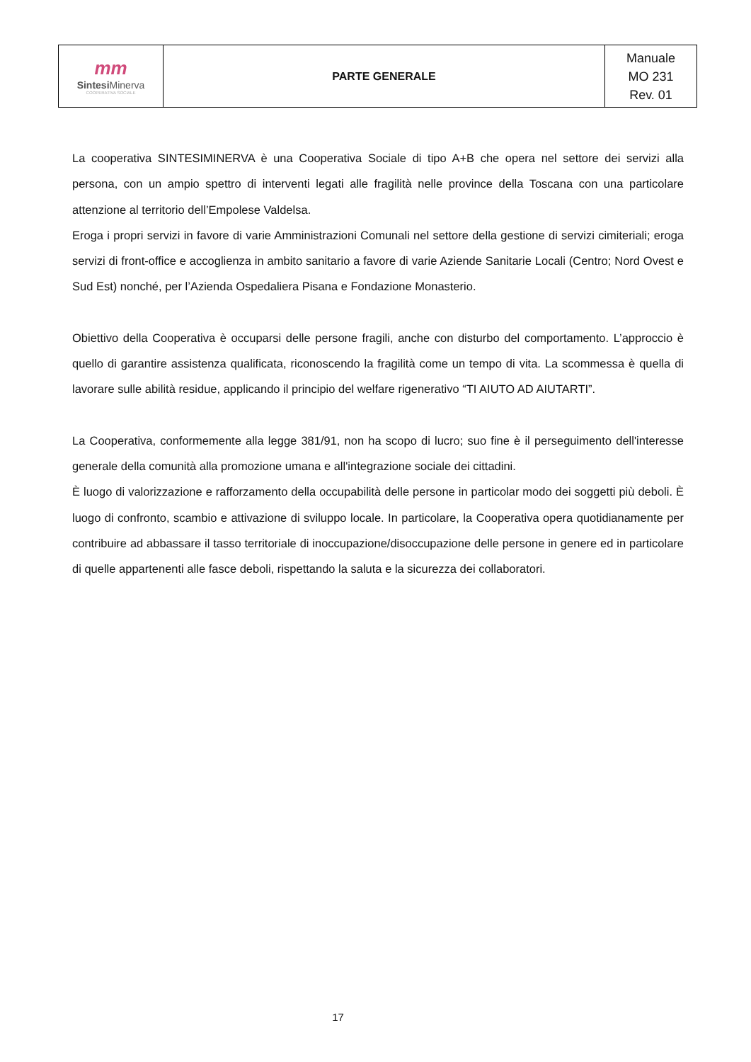| mm Sintesi Minerva COOPERATIVA SOCIALE | PARTE GENERALE | Manuale MO 231 Rev. 01 |
La cooperativa SINTESIMINERVA è una Cooperativa Sociale di tipo A+B che opera nel settore dei servizi alla persona, con un ampio spettro di interventi legati alle fragilità nelle province della Toscana con una particolare attenzione al territorio dell’Empolese Valdelsa.
Eroga i propri servizi in favore di varie Amministrazioni Comunali nel settore della gestione di servizi cimiteriali; eroga servizi di front-office e accoglienza in ambito sanitario a favore di varie Aziende Sanitarie Locali (Centro; Nord Ovest e Sud Est) nonché, per l’Azienda Ospedaliera Pisana e Fondazione Monasterio.
Obiettivo della Cooperativa è occuparsi delle persone fragili, anche con disturbo del comportamento. L’approccio è quello di garantire assistenza qualificata, riconoscendo la fragilità come un tempo di vita. La scommessa è quella di lavorare sulle abilità residue, applicando il principio del welfare rigenerativo “TI AIUTO AD AIUTARTI”.
La Cooperativa, conformemente alla legge 381/91, non ha scopo di lucro; suo fine è il perseguimento dell'interesse generale della comunità alla promozione umana e all'integrazione sociale dei cittadini.
È luogo di valorizzazione e rafforzamento della occupabilità delle persone in particolar modo dei soggetti più deboli. È luogo di confronto, scambio e attivazione di sviluppo locale. In particolare, la Cooperativa opera quotidianamente per contribuire ad abbassare il tasso territoriale di inoccupazione/disoccupazione delle persone in genere ed in particolare di quelle appartenenti alle fasce deboli, rispettando la saluta e la sicurezza dei collaboratori.
17